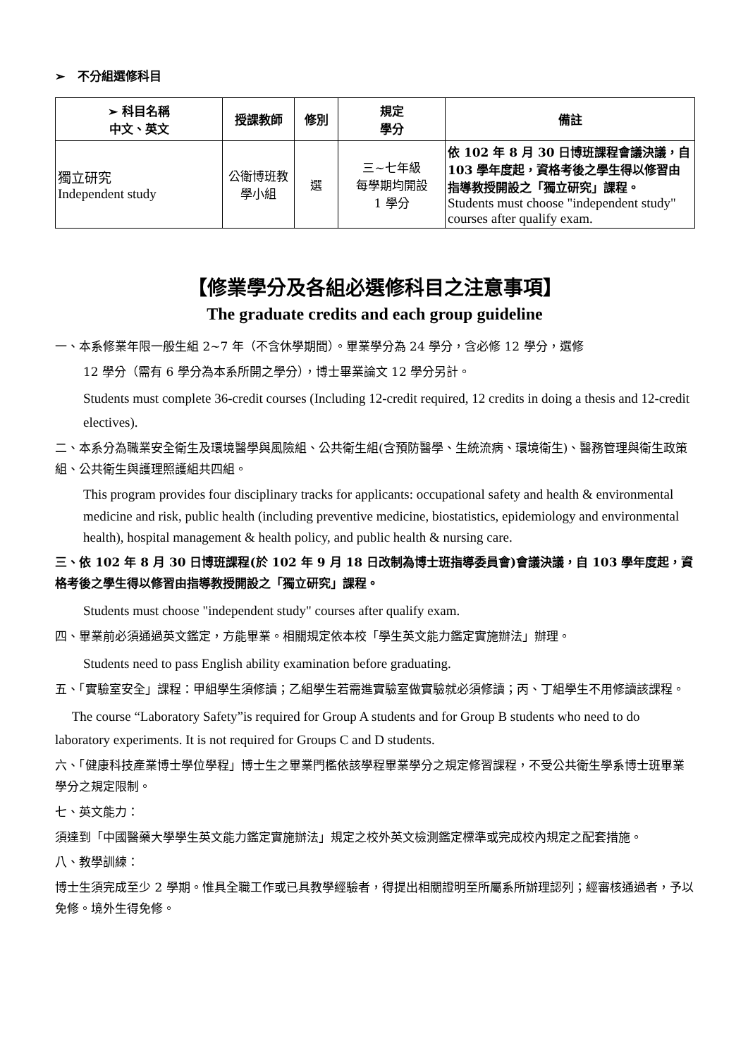➢ 不分組選修科目
| ➢ 科目名稱 中文、英文 | 授課教師 | 修別 | 規定 學分 | 備註 |
| --- | --- | --- | --- | --- |
| 獨立研究 Independent study | 公衛博班教 學小組 | 選 | 三~七年級 每學期均開設 1 學分 | 依 102 年 8 月 30 日博班課程會議決議，自 103 學年度起，資格考後之學生得以修習由指導教授開設之「獨立研究」課程。 Students must choose "independent study" courses after qualify exam. |
【修業學分及各組必選修科目之注意事項】
The graduate credits and each group guideline
一、本系修業年限一般生組 2~7 年（不含休學期間）。畢業學分為 24 學分，含必修 12 學分，選修
12 學分（需有 6 學分為本系所開之學分），博士畢業論文 12 學分另計。
Students must complete 36-credit courses (Including 12-credit required, 12 credits in doing a thesis and 12-credit electives).
二、本系分為職業安全衛生及環境醫學與風險組、公共衛生組(含預防醫學、生統流病、環境衛生)、醫務管理與衛生政策組、公共衛生與護理照護組共四組。
This program provides four disciplinary tracks for applicants: occupational safety and health & environmental medicine and risk, public health (including preventive medicine, biostatistics, epidemiology and environmental health), hospital management & health policy, and public health & nursing care.
三、依 102 年 8 月 30 日博班課程(於 102 年 9 月 18 日改制為博士班指導委員會)會議決議，自 103 學年度起，資格考後之學生得以修習由指導教授開設之「獨立研究」課程。
Students must choose "independent study" courses after qualify exam.
四、畢業前必須通過英文鑑定，方能畢業。相關規定依本校「學生英文能力鑑定實施辦法」辦理。
Students need to pass English ability examination before graduating.
五、「實驗室安全」課程：甲組學生須修讀；乙組學生若需進實驗室做實驗就必須修讀；丙、丁組學生不用修讀該課程。
The course “Laboratory Safety”is required for Group A students and for Group B students who need to do laboratory experiments. It is not required for Groups C and D students.
六、「健康科技產業博士學位學程」博士生之畢業門檻依該學程畢業學分之規定修習課程，不受公共衛生學系博士班畢業學分之規定限制。
七、英文能力：
須達到「中國醫藥大學學生英文能力鑑定實施辦法」規定之校外英文檢測鑑定標準或完成校內規定之配套措施。
八、教學訓練：
博士生須完成至少 2 學期。惟具全職工作或已具教學經驗者，得提出相關證明至所屬系所辦理認列；經審核通過者，予以免修。境外生得免修。